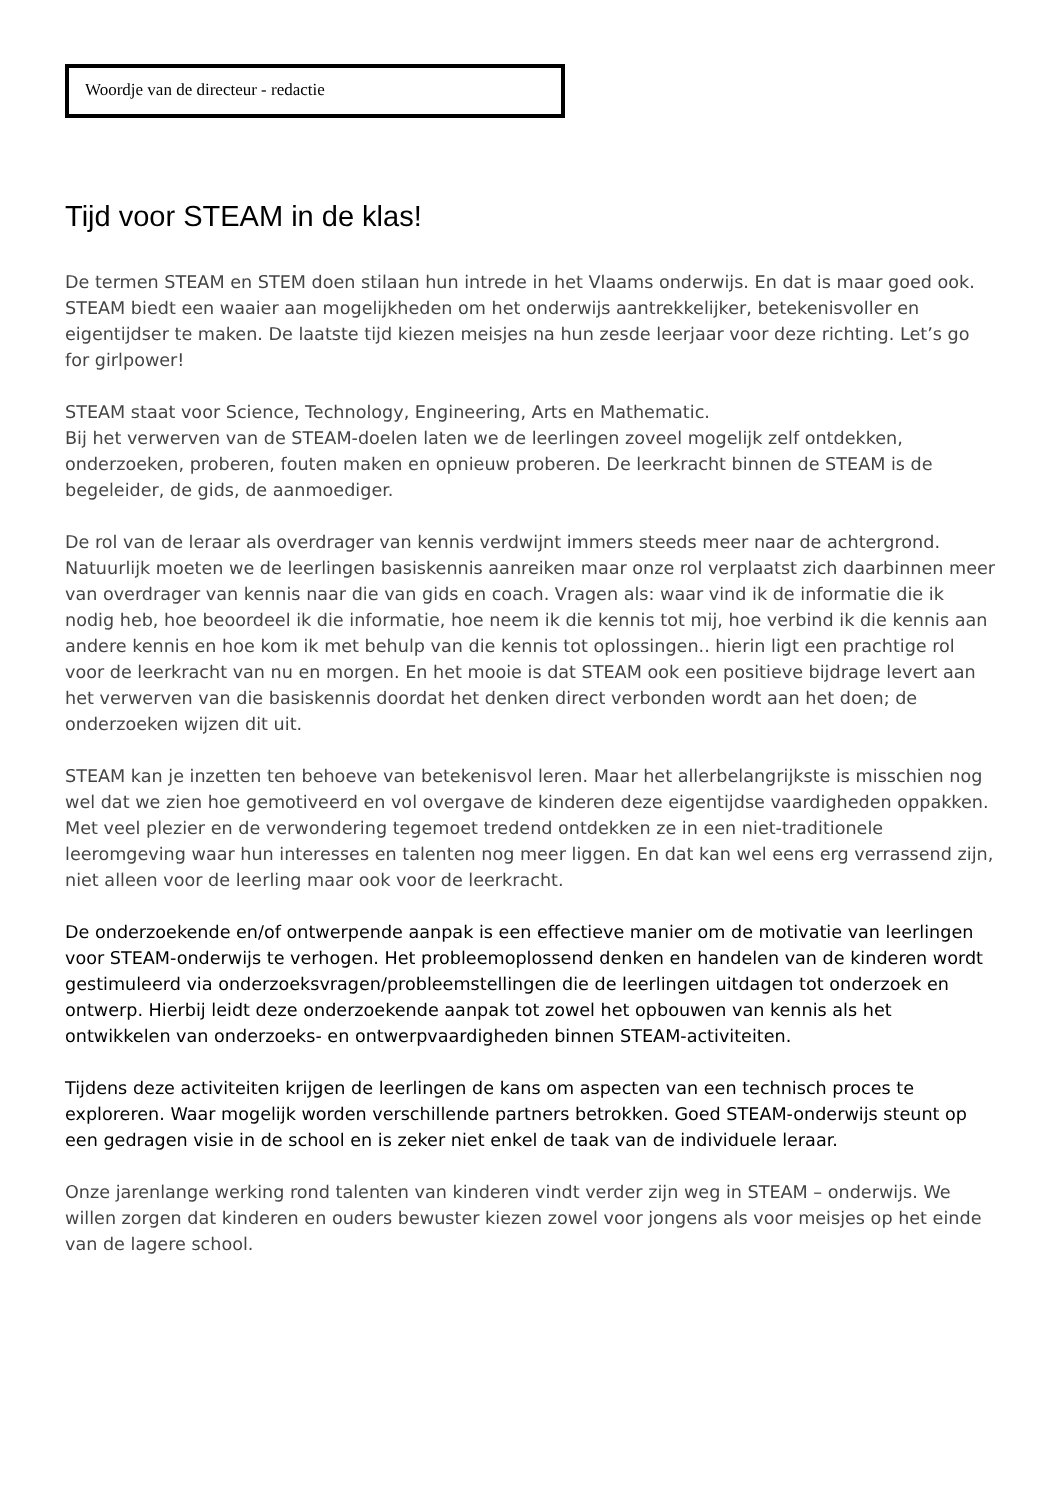Woordje van de directeur - redactie
Tijd voor STEAM in de klas!
De termen STEAM en STEM doen stilaan hun intrede in het Vlaams onderwijs. En dat is maar goed ook. STEAM biedt een waaier aan mogelijkheden om het onderwijs aantrekkelijker, betekenisvoller en eigentijdser te maken. De laatste tijd kiezen meisjes na hun zesde leerjaar voor deze richting. Let’s go for girlpower!
STEAM staat voor Science, Technology, Engineering, Arts en Mathematic.
Bij het verwerven van de STEAM-doelen laten we de leerlingen zoveel mogelijk zelf ontdekken, onderzoeken, proberen, fouten maken en opnieuw proberen. De leerkracht binnen de STEAM is de begeleider, de gids, de aanmoediger.
De rol van de leraar als overdrager van kennis verdwijnt immers steeds meer naar de achtergrond. Natuurlijk moeten we de leerlingen basiskennis aanreiken maar onze rol verplaatst zich daarbinnen meer van overdrager van kennis naar die van gids en coach. Vragen als: waar vind ik de informatie die ik nodig heb, hoe beoordeel ik die informatie, hoe neem ik die kennis tot mij, hoe verbind ik die kennis aan andere kennis en hoe kom ik met behulp van die kennis tot oplossingen.. hierin ligt een prachtige rol voor de leerkracht van nu en morgen. En het mooie is dat STEAM ook een positieve bijdrage levert aan het verwerven van die basiskennis doordat het denken direct verbonden wordt aan het doen; de onderzoeken wijzen dit uit.
STEAM kan je inzetten ten behoeve van betekenisvol leren. Maar het allerbelangrijkste is misschien nog wel dat we zien hoe gemotiveerd en vol overgave de kinderen deze eigentijdse vaardigheden oppakken. Met veel plezier en de verwondering tegemoet tredend ontdekken ze in een niet-traditionele leeromgeving waar hun interesses en talenten nog meer liggen. En dat kan wel eens erg verrassend zijn, niet alleen voor de leerling maar ook voor de leerkracht.
De onderzoekende en/of ontwerpende aanpak is een effectieve manier om de motivatie van leerlingen voor STEAM-onderwijs te verhogen. Het probleemoplossend denken en handelen van de kinderen wordt gestimuleerd via onderzoeksvragen/probleemstellingen die de leerlingen uitdagen tot onderzoek en ontwerp. Hierbij leidt deze onderzoekende aanpak tot zowel het opbouwen van kennis als het ontwikkelen van onderzoeks- en ontwerpvaardigheden binnen STEAM-activiteiten.
Tijdens deze activiteiten krijgen de leerlingen de kans om aspecten van een technisch proces te exploreren. Waar mogelijk worden verschillende partners betrokken. Goed STEAM-onderwijs steunt op een gedragen visie in de school en is zeker niet enkel de taak van de individuele leraar.
Onze jarenlange werking rond talenten van kinderen vindt verder zijn weg in STEAM – onderwijs. We willen zorgen dat kinderen en ouders bewuster kiezen zowel voor jongens als voor meisjes op het einde van de lagere school.